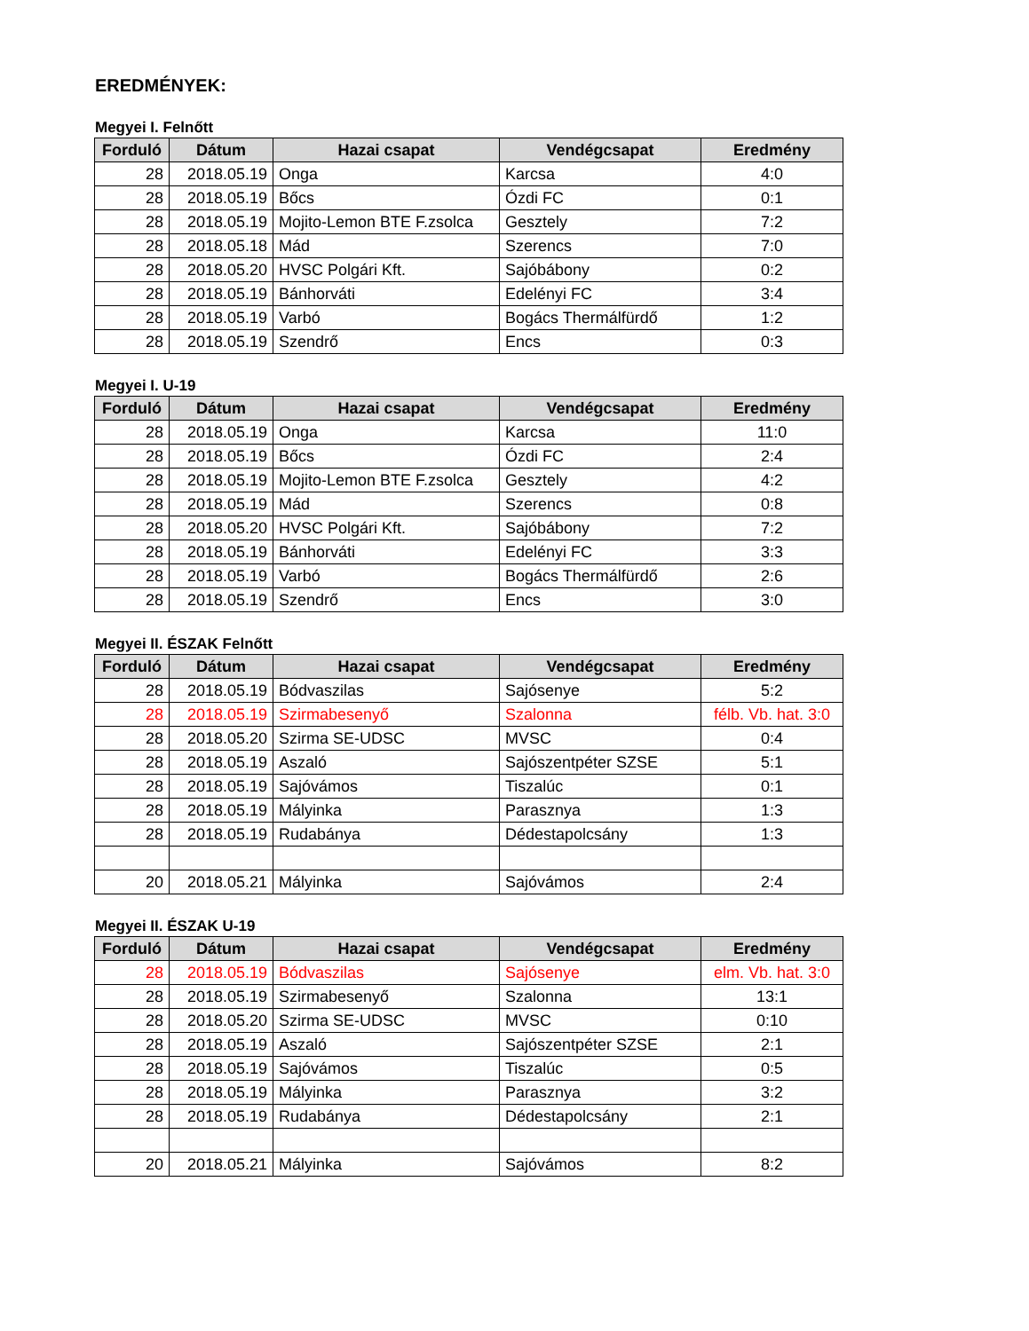EREDMÉNYEK:
Megyei I. Felnőtt
| Forduló | Dátum | Hazai csapat | Vendégcsapat | Eredmény |
| --- | --- | --- | --- | --- |
| 28 | 2018.05.19 | Onga | Karcsa | 4:0 |
| 28 | 2018.05.19 | Bőcs | Ózdi FC | 0:1 |
| 28 | 2018.05.19 | Mojito-Lemon BTE F.zsolca | Gesztely | 7:2 |
| 28 | 2018.05.18 | Mád | Szerencs | 7:0 |
| 28 | 2018.05.20 | HVSC Polgári Kft. | Sajóbábony | 0:2 |
| 28 | 2018.05.19 | Bánhorváti | Edelényi FC | 3:4 |
| 28 | 2018.05.19 | Varbó | Bogács Thermálfürdő | 1:2 |
| 28 | 2018.05.19 | Szendrő | Encs | 0:3 |
Megyei I. U-19
| Forduló | Dátum | Hazai csapat | Vendégcsapat | Eredmény |
| --- | --- | --- | --- | --- |
| 28 | 2018.05.19 | Onga | Karcsa | 11:0 |
| 28 | 2018.05.19 | Bőcs | Ózdi FC | 2:4 |
| 28 | 2018.05.19 | Mojito-Lemon BTE F.zsolca | Gesztely | 4:2 |
| 28 | 2018.05.19 | Mád | Szerencs | 0:8 |
| 28 | 2018.05.20 | HVSC Polgári Kft. | Sajóbábony | 7:2 |
| 28 | 2018.05.19 | Bánhorváti | Edelényi FC | 3:3 |
| 28 | 2018.05.19 | Varbó | Bogács Thermálfürdő | 2:6 |
| 28 | 2018.05.19 | Szendrő | Encs | 3:0 |
Megyei II. ÉSZAK Felnőtt
| Forduló | Dátum | Hazai csapat | Vendégcsapat | Eredmény |
| --- | --- | --- | --- | --- |
| 28 | 2018.05.19 | Bódvaszilas | Sajósenye | 5:2 |
| 28 | 2018.05.19 | Szirmabesenyő | Szalonna | félb. Vb. hat. 3:0 |
| 28 | 2018.05.20 | Szirma SE-UDSC | MVSC | 0:4 |
| 28 | 2018.05.19 | Aszaló | Sajószentpéter SZSE | 5:1 |
| 28 | 2018.05.19 | Sajóvámos | Tiszalúc | 0:1 |
| 28 | 2018.05.19 | Mályinka | Parasznya | 1:3 |
| 28 | 2018.05.19 | Rudabánya | Dédestapolcsány | 1:3 |
| 20 | 2018.05.21 | Mályinka | Sajóvámos | 2:4 |
Megyei II. ÉSZAK U-19
| Forduló | Dátum | Hazai csapat | Vendégcsapat | Eredmény |
| --- | --- | --- | --- | --- |
| 28 | 2018.05.19 | Bódvaszilas | Sajósenye | elm. Vb. hat. 3:0 |
| 28 | 2018.05.19 | Szirmabesenyő | Szalonna | 13:1 |
| 28 | 2018.05.20 | Szirma SE-UDSC | MVSC | 0:10 |
| 28 | 2018.05.19 | Aszaló | Sajószentpéter SZSE | 2:1 |
| 28 | 2018.05.19 | Sajóvámos | Tiszalúc | 0:5 |
| 28 | 2018.05.19 | Mályinka | Parasznya | 3:2 |
| 28 | 2018.05.19 | Rudabánya | Dédestapolcsány | 2:1 |
| 20 | 2018.05.21 | Mályinka | Sajóvámos | 8:2 |